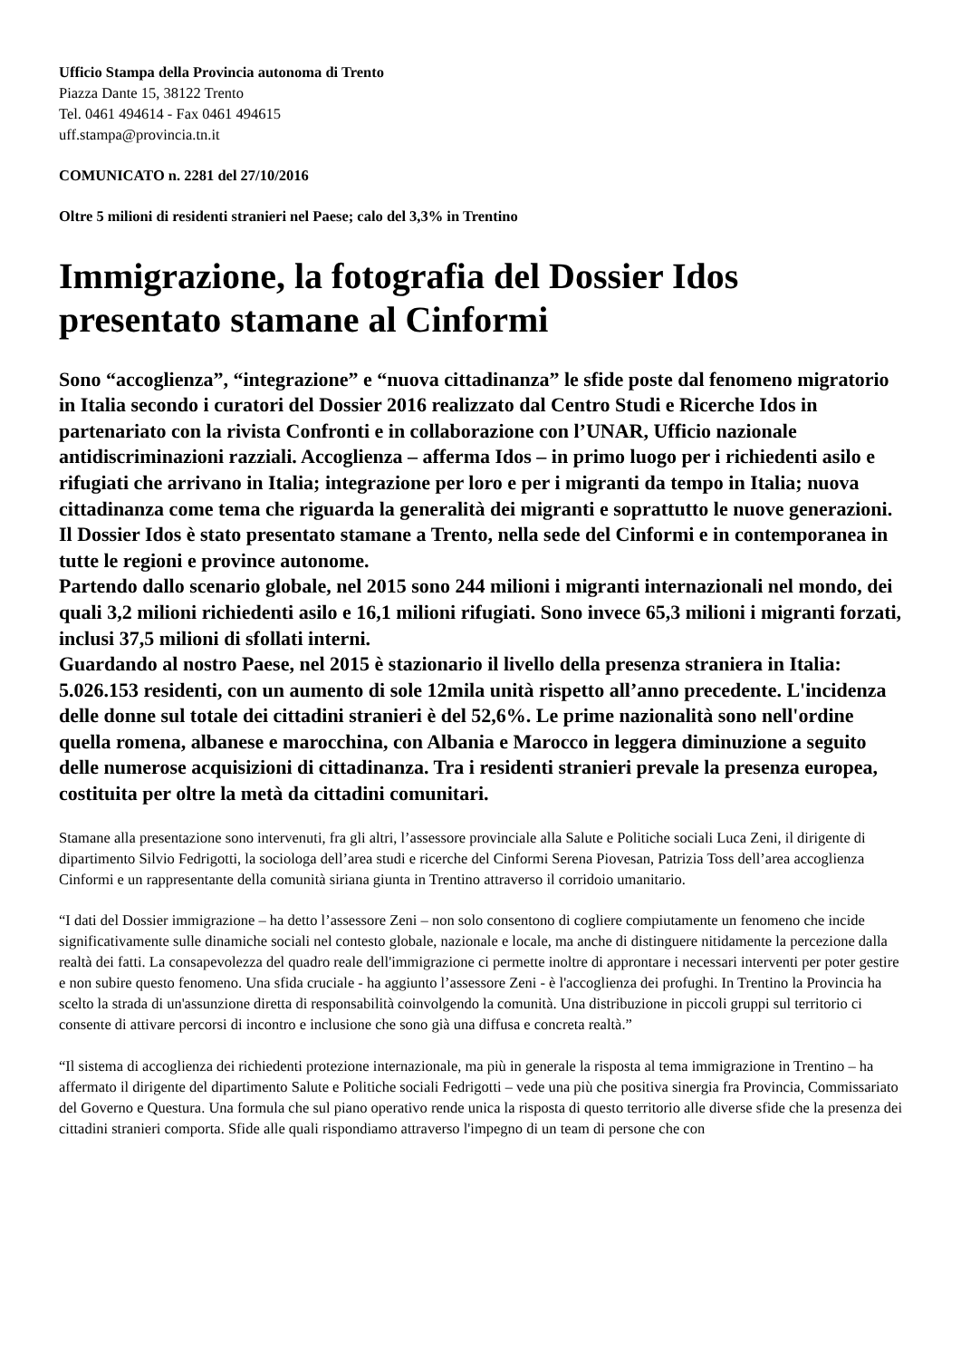Ufficio Stampa della Provincia autonoma di Trento
Piazza Dante 15, 38122 Trento
Tel. 0461 494614 - Fax 0461 494615
uff.stampa@provincia.tn.it
COMUNICATO n. 2281 del 27/10/2016
Oltre 5 milioni di residenti stranieri nel Paese; calo del 3,3% in Trentino
Immigrazione, la fotografia del Dossier Idos presentato stamane al Cinformi
Sono “accoglienza”, “integrazione” e “nuova cittadinanza” le sfide poste dal fenomeno migratorio in Italia secondo i curatori del Dossier 2016 realizzato dal Centro Studi e Ricerche Idos in partenariato con la rivista Confronti e in collaborazione con l’UNAR, Ufficio nazionale antidiscriminazioni razziali. Accoglienza – afferma Idos – in primo luogo per i richiedenti asilo e rifugiati che arrivano in Italia; integrazione per loro e per i migranti da tempo in Italia; nuova cittadinanza come tema che riguarda la generalità dei migranti e soprattutto le nuove generazioni. Il Dossier Idos è stato presentato stamane a Trento, nella sede del Cinformi e in contemporanea in tutte le regioni e province autonome.
Partendo dallo scenario globale, nel 2015 sono 244 milioni i migranti internazionali nel mondo, dei quali 3,2 milioni richiedenti asilo e 16,1 milioni rifugiati. Sono invece 65,3 milioni i migranti forzati, inclusi 37,5 milioni di sfollati interni.
Guardando al nostro Paese, nel 2015 è stazionario il livello della presenza straniera in Italia: 5.026.153 residenti, con un aumento di sole 12mila unità rispetto all’anno precedente. L'incidenza delle donne sul totale dei cittadini stranieri è del 52,6%. Le prime nazionalità sono nell'ordine quella romena, albanese e marocchina, con Albania e Marocco in leggera diminuzione a seguito delle numerose acquisizioni di cittadinanza. Tra i residenti stranieri prevale la presenza europea, costituita per oltre la metà da cittadini comunitari.
Stamane alla presentazione sono intervenuti, fra gli altri, l’assessore provinciale alla Salute e Politiche sociali Luca Zeni, il dirigente di dipartimento Silvio Fedrigotti, la sociologa dell’area studi e ricerche del Cinformi Serena Piovesan, Patrizia Toss dell’area accoglienza Cinformi e un rappresentante della comunità siriana giunta in Trentino attraverso il corridoio umanitario.
“I dati del Dossier immigrazione – ha detto l’assessore Zeni – non solo consentono di cogliere compiutamente un fenomeno che incide significativamente sulle dinamiche sociali nel contesto globale, nazionale e locale, ma anche di distinguere nitidamente la percezione dalla realtà dei fatti. La consapevolezza del quadro reale dell'immigrazione ci permette inoltre di approntare i necessari interventi per poter gestire e non subire questo fenomeno. Una sfida cruciale - ha aggiunto l’assessore Zeni - è l'accoglienza dei profughi. In Trentino la Provincia ha scelto la strada di un'assunzione diretta di responsabilità coinvolgendo la comunità. Una distribuzione in piccoli gruppi sul territorio ci consente di attivare percorsi di incontro e inclusione che sono già una diffusa e concreta realtà.”
“Il sistema di accoglienza dei richiedenti protezione internazionale, ma più in generale la risposta al tema immigrazione in Trentino – ha affermato il dirigente del dipartimento Salute e Politiche sociali Fedrigotti – vede una più che positiva sinergia fra Provincia, Commissariato del Governo e Questura. Una formula che sul piano operativo rende unica la risposta di questo territorio alle diverse sfide che la presenza dei cittadini stranieri comporta. Sfide alle quali rispondiamo attraverso l'impegno di un team di persone che con